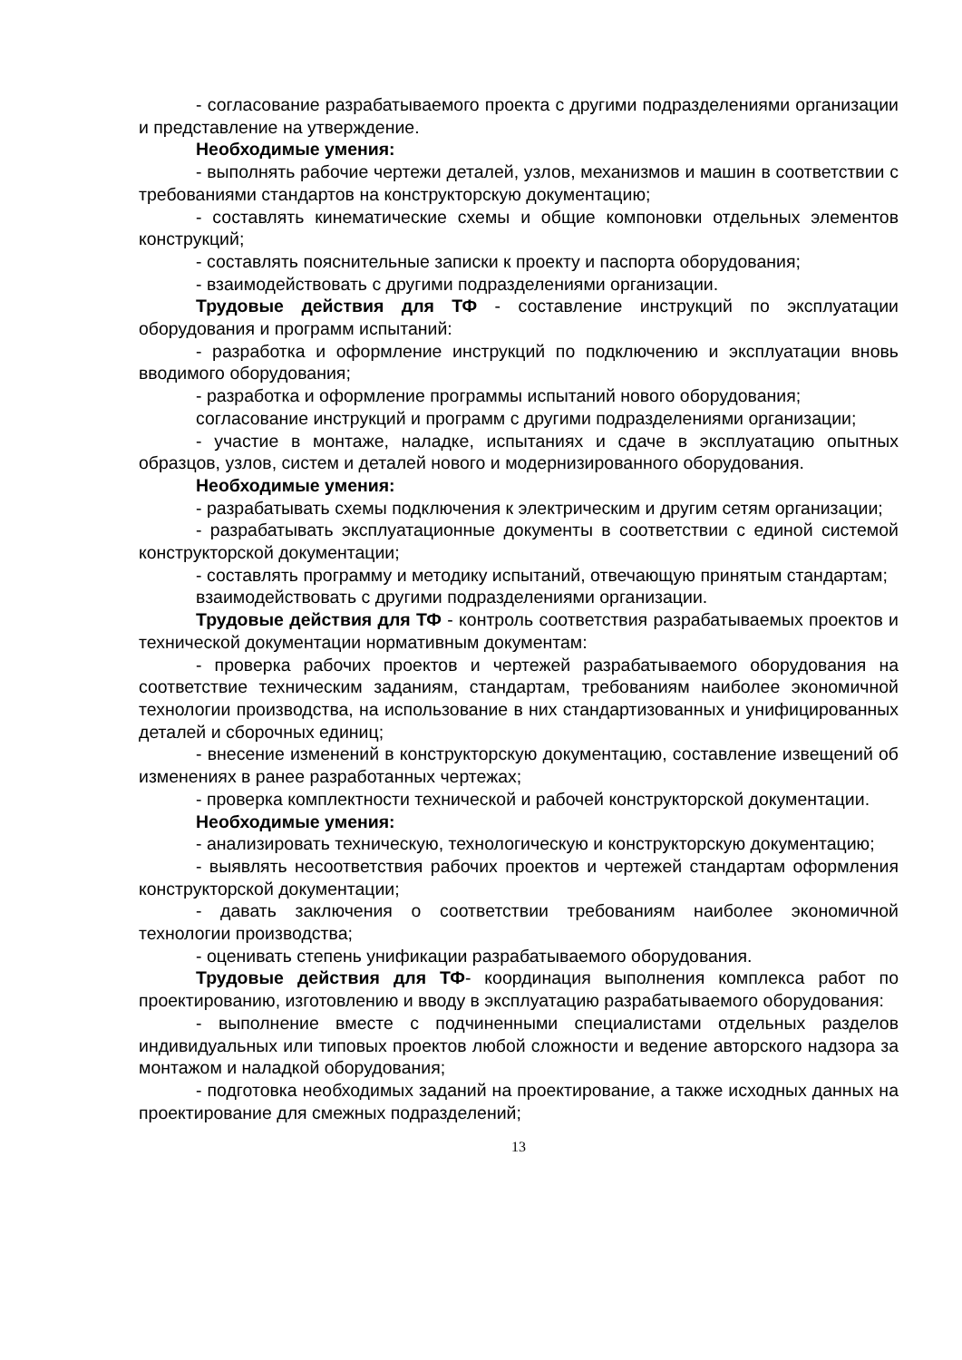- согласование разрабатываемого проекта с другими подразделениями организации и представление на утверждение.
Необходимые умения:
- выполнять рабочие чертежи деталей, узлов, механизмов и машин в соответствии с требованиями стандартов на конструкторскую документацию;
- составлять кинематические схемы и общие компоновки отдельных элементов конструкций;
- составлять пояснительные записки к проекту и паспорта оборудования;
- взаимодействовать с другими подразделениями организации.
Трудовые действия для ТФ - составление инструкций по эксплуатации оборудования и программ испытаний:
- разработка и оформление инструкций по подключению и эксплуатации вновь вводимого оборудования;
- разработка и оформление программы испытаний нового оборудования;
согласование инструкций и программ с другими подразделениями организации;
- участие в монтаже, наладке, испытаниях и сдаче в эксплуатацию опытных образцов, узлов, систем и деталей нового и модернизированного оборудования.
Необходимые умения:
- разрабатывать схемы подключения к электрическим и другим сетям организации;
- разрабатывать эксплуатационные документы в соответствии с единой системой конструкторской документации;
- составлять программу и методику испытаний, отвечающую принятым стандартам;
взаимодействовать с другими подразделениями организации.
Трудовые действия для ТФ - контроль соответствия разрабатываемых проектов и технической документации нормативным документам:
- проверка рабочих проектов и чертежей разрабатываемого оборудования на соответствие техническим заданиям, стандартам, требованиям наиболее экономичной технологии производства, на использование в них стандартизованных и унифицированных деталей и сборочных единиц;
- внесение изменений в конструкторскую документацию, составление извещений об изменениях в ранее разработанных чертежах;
- проверка комплектности технической и рабочей конструкторской документации.
Необходимые умения:
- анализировать техническую, технологическую и конструкторскую документацию;
- выявлять несоответствия рабочих проектов и чертежей стандартам оформления конструкторской документации;
- давать заключения о соответствии требованиям наиболее экономичной технологии производства;
- оценивать степень унификации разрабатываемого оборудования.
Трудовые действия для ТФ- координация выполнения комплекса работ по проектированию, изготовлению и вводу в эксплуатацию разрабатываемого оборудования:
- выполнение вместе с подчиненными специалистами отдельных разделов индивидуальных или типовых проектов любой сложности и ведение авторского надзора за монтажом и наладкой оборудования;
- подготовка необходимых заданий на проектирование, а также исходных данных на проектирование для смежных подразделений;
13